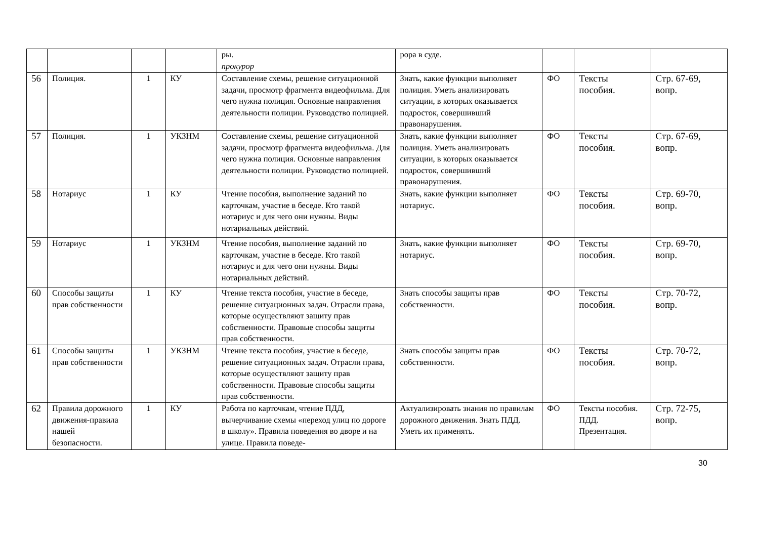| | | | | ры. прокурор | рора в суде. | | | |
| 56 | Полиция. | 1 | КУ | Составление схемы, решение ситуационной задачи, просмотр фрагмента видеофильма. Для чего нужна полиция. Основные направления деятельности полиции. Руководство полицией. | Знать, какие функции выполняет полиция. Уметь анализировать ситуации, в которых оказывается подросток, совершивший правонарушения. | ФО | Тексты пособия. | Стр. 67-69, вопр. |
| 57 | Полиция. | 1 | УКЗНМ | Составление схемы, решение ситуационной задачи, просмотр фрагмента видеофильма. Для чего нужна полиция. Основные направления деятельности полиции. Руководство полицией. | Знать, какие функции выполняет полиция. Уметь анализировать ситуации, в которых оказывается подросток, совершивший правонарушения. | ФО | Тексты пособия. | Стр. 67-69, вопр. |
| 58 | Нотариус | 1 | КУ | Чтение пособия, выполнение заданий по карточкам, участие в беседе. Кто такой нотариус и для чего они нужны. Виды нотариальных действий. | Знать, какие функции выполняет нотариус. | ФО | Тексты пособия. | Стр. 69-70, вопр. |
| 59 | Нотариус | 1 | УКЗНМ | Чтение пособия, выполнение заданий по карточкам, участие в беседе. Кто такой нотариус и для чего они нужны. Виды нотариальных действий. | Знать, какие функции выполняет нотариус. | ФО | Тексты пособия. | Стр. 69-70, вопр. |
| 60 | Способы защиты прав собственности | 1 | КУ | Чтение текста пособия, участие в беседе, решение ситуационных задач. Отрасли права, которые осуществляют защиту прав собственности. Правовые способы защиты прав собственности. | Знать способы защиты прав собственности. | ФО | Тексты пособия. | Стр. 70-72, вопр. |
| 61 | Способы защиты прав собственности | 1 | УКЗНМ | Чтение текста пособия, участие в беседе, решение ситуационных задач. Отрасли права, которые осуществляют защиту прав собственности. Правовые способы защиты прав собственности. | Знать способы защиты прав собственности. | ФО | Тексты пособия. | Стр. 70-72, вопр. |
| 62 | Правила дорожного движения-правила нашей безопасности. | 1 | КУ | Работа по карточкам, чтение ПДД, вычерчивание схемы «переход улиц по дороге в школу». Правила поведения во дворе и на улице. Правила поведе- | Актуализировать знания по правилам дорожного движения. Знать ПДД. Уметь их применять. | ФО | Тексты пособия. ПДД. Презентация. | Стр. 72-75, вопр. |
30